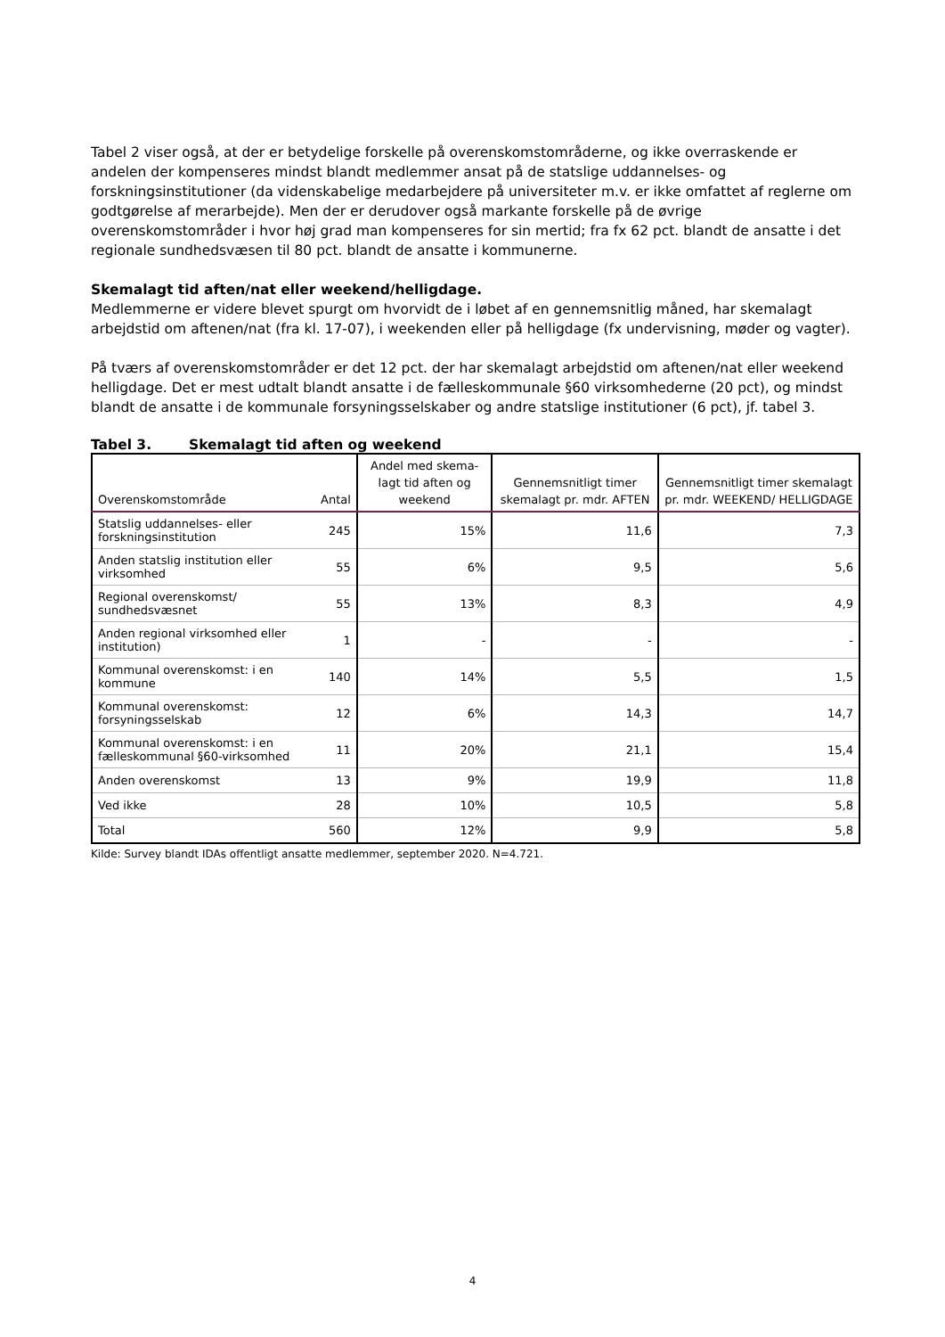Tabel 2 viser også, at der er betydelige forskelle på overenskomstområderne, og ikke overraskende er andelen der kompenseres mindst blandt medlemmer ansat på de statslige uddannelses- og forskningsinstitutioner (da videnskabelige medarbejdere på universiteter m.v. er ikke omfattet af reglerne om godtgørelse af merarbejde). Men der er derudover også markante forskelle på de øvrige overenskomstområder i hvor høj grad man kompenseres for sin mertid; fra fx 62 pct. blandt de ansatte i det regionale sundhedsvæsen til 80 pct. blandt de ansatte i kommunerne.
Skemalagt tid aften/nat eller weekend/helligdage.
Medlemmerne er videre blevet spurgt om hvorvidt de i løbet af en gennemsnitlig måned, har skemalagt arbejdstid om aftenen/nat (fra kl. 17-07), i weekenden eller på helligdage (fx undervisning, møder og vagter).
På tværs af overenskomstområder er det 12 pct. der har skemalagt arbejdstid om aftenen/nat eller weekend helligdage. Det er mest udtalt blandt ansatte i de fælleskommunale §60 virksomhederne (20 pct), og mindst blandt de ansatte i de kommunale forsyningsselskaber og andre statslige institutioner (6 pct), jf. tabel 3.
Tabel 3. Skemalagt tid aften og weekend
| Overenskomstområde | Antal | Andel med skema-lagt tid aften og weekend | Gennemsnitligt timer skemalagt pr. mdr. AFTEN | Gennemsnitligt timer skemalagt pr. mdr. WEEKEND/ HELLIGDAGE |
| --- | --- | --- | --- | --- |
| Statslig uddannelses- eller forskningsinstitution | 245 | 15% | 11,6 | 7,3 |
| Anden statslig institution eller virksomhed | 55 | 6% | 9,5 | 5,6 |
| Regional overenskomst/ sundhedsvæsnet | 55 | 13% | 8,3 | 4,9 |
| Anden regional virksomhed eller institution) | 1 | - | - | - |
| Kommunal overenskomst: i en kommune | 140 | 14% | 5,5 | 1,5 |
| Kommunal overenskomst: forsyningsselskab | 12 | 6% | 14,3 | 14,7 |
| Kommunal overenskomst: i en fælleskommunal §60-virksomhed | 11 | 20% | 21,1 | 15,4 |
| Anden overenskomst | 13 | 9% | 19,9 | 11,8 |
| Ved ikke | 28 | 10% | 10,5 | 5,8 |
| Total | 560 | 12% | 9,9 | 5,8 |
Kilde: Survey blandt IDAs offentligt ansatte medlemmer, september 2020. N=4.721.
4